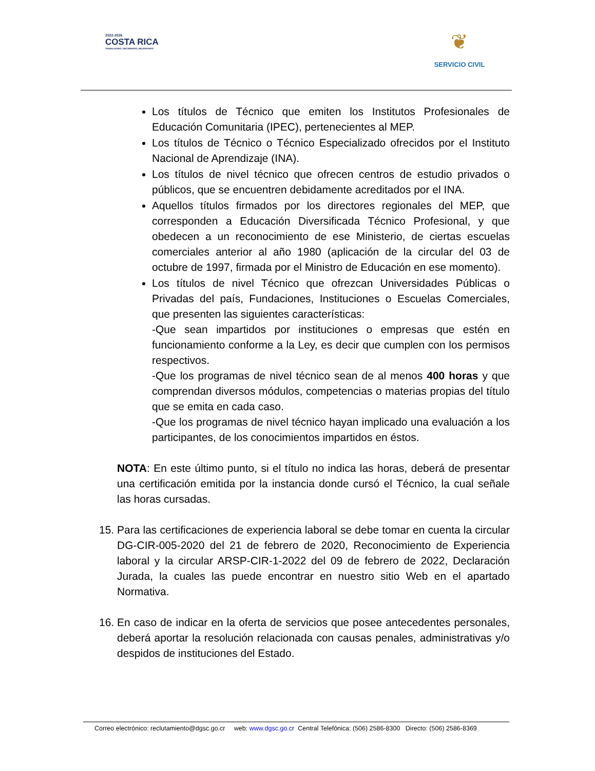2022-2026
COSTA RICA
TRABAJANDO, DECIDIENDO, MEJORANDO
❦
SERVICIO CIVIL
Los títulos de Técnico que emiten los Institutos Profesionales de Educación Comunitaria (IPEC), pertenecientes al MEP.
Los títulos de Técnico o Técnico Especializado ofrecidos por el Instituto Nacional de Aprendizaje (INA).
Los títulos de nivel técnico que ofrecen centros de estudio privados o públicos, que se encuentren debidamente acreditados por el INA.
Aquellos títulos firmados por los directores regionales del MEP, que corresponden a Educación Diversificada Técnico Profesional, y que obedecen a un reconocimiento de ese Ministerio, de ciertas escuelas comerciales anterior al año 1980 (aplicación de la circular del 03 de octubre de 1997, firmada por el Ministro de Educación en ese momento).
Los títulos de nivel Técnico que ofrezcan Universidades Públicas o Privadas del país, Fundaciones, Instituciones o Escuelas Comerciales, que presenten las siguientes características:
-Que sean impartidos por instituciones o empresas que estén en funcionamiento conforme a la Ley, es decir que cumplen con los permisos respectivos.
-Que los programas de nivel técnico sean de al menos 400 horas y que comprendan diversos módulos, competencias o materias propias del título que se emita en cada caso.
-Que los programas de nivel técnico hayan implicado una evaluación a los participantes, de los conocimientos impartidos en éstos.
NOTA: En este último punto, si el título no indica las horas, deberá de presentar una certificación emitida por la instancia donde cursó el Técnico, la cual señale las horas cursadas.
15. Para las certificaciones de experiencia laboral se debe tomar en cuenta la circular DG-CIR-005-2020 del 21 de febrero de 2020, Reconocimiento de Experiencia laboral y la circular ARSP-CIR-1-2022 del 09 de febrero de 2022, Declaración Jurada, la cuales las puede encontrar en nuestro sitio Web en el apartado Normativa.
16. En caso de indicar en la oferta de servicios que posee antecedentes personales, deberá aportar la resolución relacionada con causas penales, administrativas y/o despidos de instituciones del Estado.
Correo electrónico: reclutamiento@dgsc.go.cr web: www.dgsc.go.cr Central Telefónica: (506) 2586-8300 Directo: (506) 2586-8369